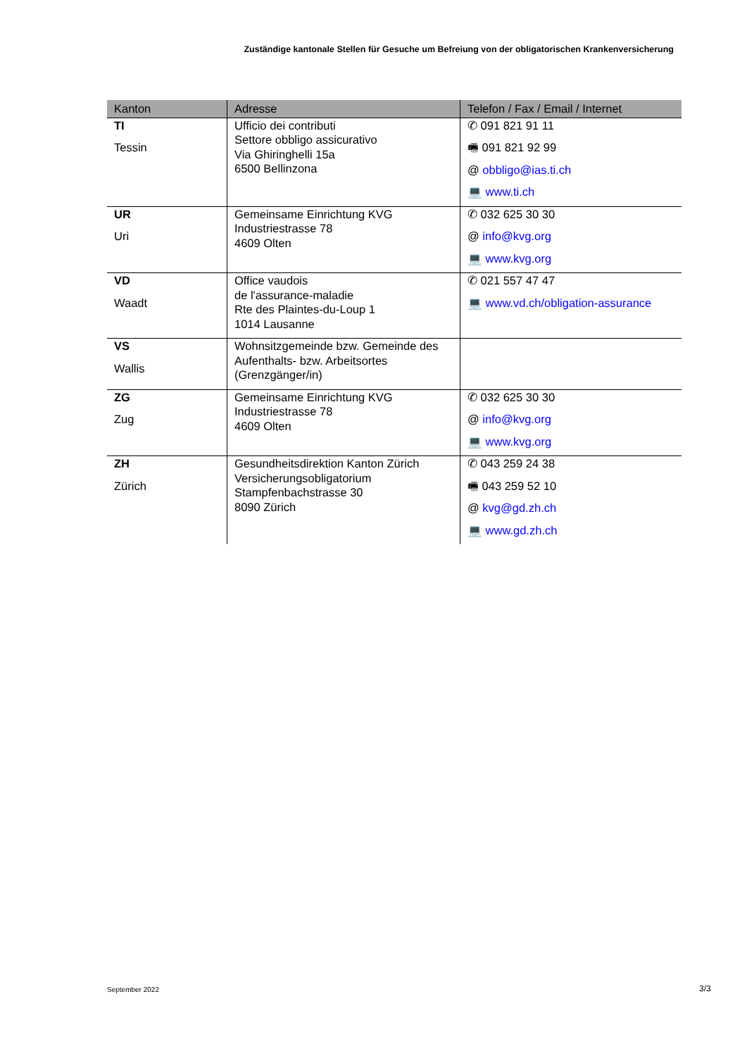Zuständige kantonale Stellen für Gesuche um Befreiung von der obligatorischen Krankenversicherung
| Kanton | Adresse | Telefon / Fax / Email / Internet |
| --- | --- | --- |
| TI Tessin | Ufficio dei contributi Settore obbligo assicurativo Via Ghiringhelli 15a 6500 Bellinzona | ✆ 091 821 91 11 🖷 091 821 92 99 @ obbligo@ias.ti.ch 💻 www.ti.ch |
| UR Uri | Gemeinsame Einrichtung KVG Industriestrasse 78 4609 Olten | ✆ 032 625 30 30 @ info@kvg.org 💻 www.kvg.org |
| VD Waadt | Office vaudois de l'assurance-maladie Rte des Plaintes-du-Loup 1 1014 Lausanne | ✆ 021 557 47 47 💻 www.vd.ch/obligation-assurance |
| VS Wallis | Wohnsitzgemeinde bzw. Gemeinde des Aufenthalts- bzw. Arbeitsortes (Grenzgänger/in) | |
| ZG Zug | Gemeinsame Einrichtung KVG Industriestrasse 78 4609 Olten | ✆ 032 625 30 30 @ info@kvg.org 💻 www.kvg.org |
| ZH Zürich | Gesundheitsdirektion Kanton Zürich Versicherungsobligatorium Stampfenbachstrasse 30 8090 Zürich | ✆ 043 259 24 38 🖷 043 259 52 10 @ kvg@gd.zh.ch 💻 www.gd.zh.ch |
September 2022 3/3